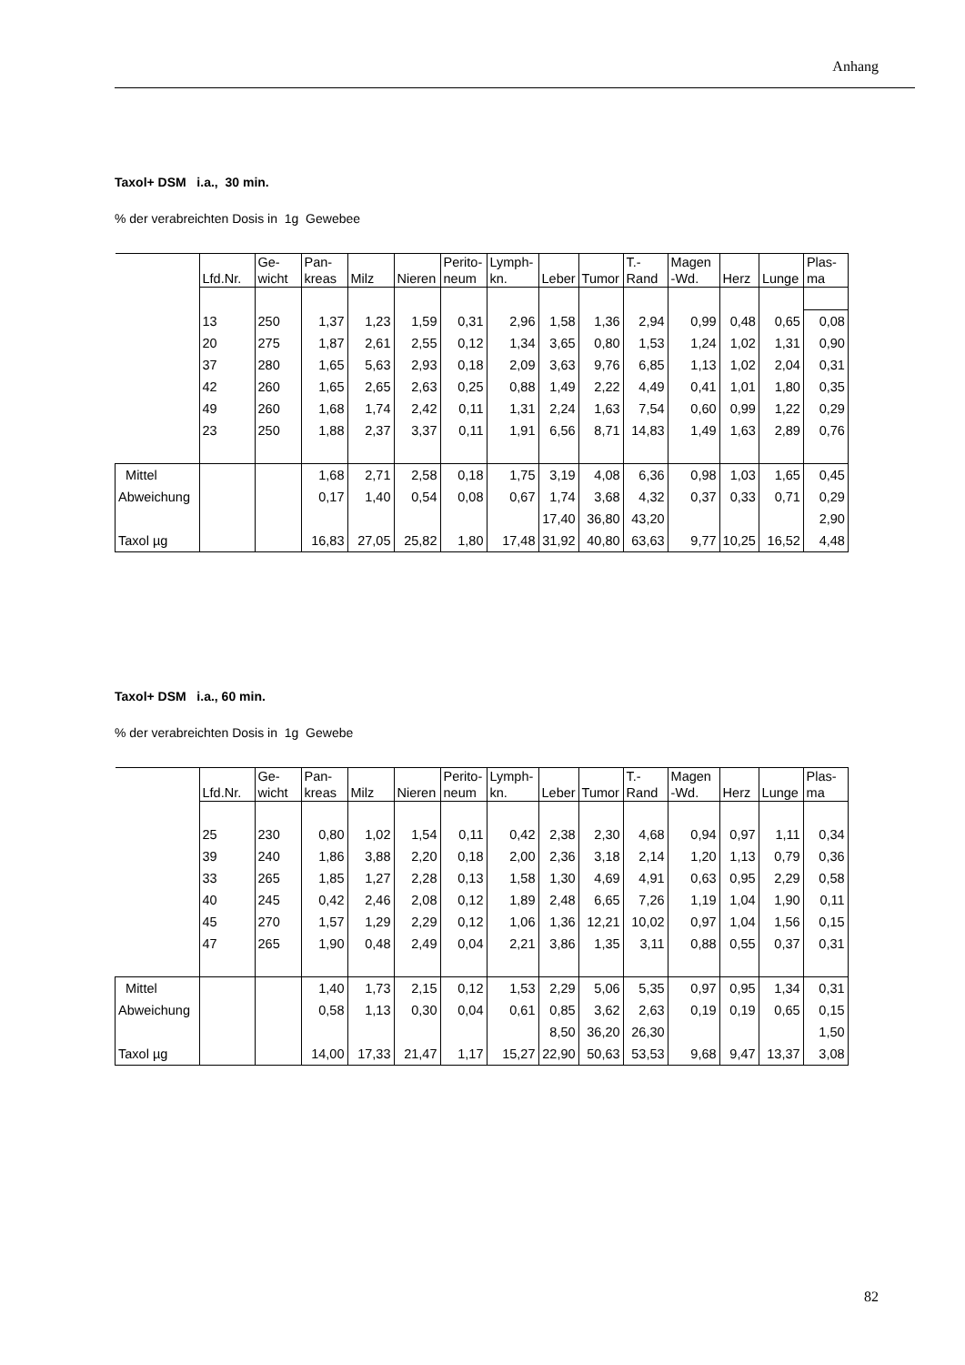Anhang
Taxol+ DSM i.a., 30 min.
% der verabreichten Dosis in 1g Gewebee
| | Lfd.Nr. | Ge- wicht | Pan- kreas | Milz | Nieren | Perito- neum | Lymph- kn. | Leber | Tumor | T.- Rand | Magen -Wd. | Herz | Lunge | Plas- ma |
| --- | --- | --- | --- | --- | --- | --- | --- | --- | --- | --- | --- | --- | --- | --- |
| | 13 | 250 | 1,37 | 1,23 | 1,59 | 0,31 | 2,96 | 1,58 | 1,36 | 2,94 | 0,99 | 0,48 | 0,65 | 0,08 |
| | 20 | 275 | 1,87 | 2,61 | 2,55 | 0,12 | 1,34 | 3,65 | 0,80 | 1,53 | 1,24 | 1,02 | 1,31 | 0,90 |
| | 37 | 280 | 1,65 | 5,63 | 2,93 | 0,18 | 2,09 | 3,63 | 9,76 | 6,85 | 1,13 | 1,02 | 2,04 | 0,31 |
| | 42 | 260 | 1,65 | 2,65 | 2,63 | 0,25 | 0,88 | 1,49 | 2,22 | 4,49 | 0,41 | 1,01 | 1,80 | 0,35 |
| | 49 | 260 | 1,68 | 1,74 | 2,42 | 0,11 | 1,31 | 2,24 | 1,63 | 7,54 | 0,60 | 0,99 | 1,22 | 0,29 |
| | 23 | 250 | 1,88 | 2,37 | 3,37 | 0,11 | 1,91 | 6,56 | 8,71 | 14,83 | 1,49 | 1,63 | 2,89 | 0,76 |
| Mittel | | | 1,68 | 2,71 | 2,58 | 0,18 | 1,75 | 3,19 | 4,08 | 6,36 | 0,98 | 1,03 | 1,65 | 0,45 |
| Abweichung | | | 0,17 | 1,40 | 0,54 | 0,08 | 0,67 | 1,74 | 3,68 | 4,32 | 0,37 | 0,33 | 0,71 | 0,29 |
| | | | | | | | | 17,40 | 36,80 | 43,20 | | | | 2,90 |
| Taxol µg | | | 16,83 | 27,05 | 25,82 | 1,80 | 17,48 | 31,92 | 40,80 | 63,63 | 9,77 | 10,25 | 16,52 | 4,48 |
Taxol+ DSM i.a., 60 min.
% der verabreichten Dosis in 1g Gewebe
| | Lfd.Nr. | Ge- wicht | Pan- kreas | Milz | Nieren | Perito- neum | Lymph- kn. | Leber | Tumor | T.- Rand | Magen -Wd. | Herz | Lunge | Plas- ma |
| --- | --- | --- | --- | --- | --- | --- | --- | --- | --- | --- | --- | --- | --- | --- |
| | 25 | 230 | 0,80 | 1,02 | 1,54 | 0,11 | 0,42 | 2,38 | 2,30 | 4,68 | 0,94 | 0,97 | 1,11 | 0,34 |
| | 39 | 240 | 1,86 | 3,88 | 2,20 | 0,18 | 2,00 | 2,36 | 3,18 | 2,14 | 1,20 | 1,13 | 0,79 | 0,36 |
| | 33 | 265 | 1,85 | 1,27 | 2,28 | 0,13 | 1,58 | 1,30 | 4,69 | 4,91 | 0,63 | 0,95 | 2,29 | 0,58 |
| | 40 | 245 | 0,42 | 2,46 | 2,08 | 0,12 | 1,89 | 2,48 | 6,65 | 7,26 | 1,19 | 1,04 | 1,90 | 0,11 |
| | 45 | 270 | 1,57 | 1,29 | 2,29 | 0,12 | 1,06 | 1,36 | 12,21 | 10,02 | 0,97 | 1,04 | 1,56 | 0,15 |
| | 47 | 265 | 1,90 | 0,48 | 2,49 | 0,04 | 2,21 | 3,86 | 1,35 | 3,11 | 0,88 | 0,55 | 0,37 | 0,31 |
| Mittel | | | 1,40 | 1,73 | 2,15 | 0,12 | 1,53 | 2,29 | 5,06 | 5,35 | 0,97 | 0,95 | 1,34 | 0,31 |
| Abweichung | | | 0,58 | 1,13 | 0,30 | 0,04 | 0,61 | 0,85 | 3,62 | 2,63 | 0,19 | 0,19 | 0,65 | 0,15 |
| | | | | | | | | 8,50 | 36,20 | 26,30 | | | | 1,50 |
| Taxol µg | | | 14,00 | 17,33 | 21,47 | 1,17 | 15,27 | 22,90 | 50,63 | 53,53 | 9,68 | 9,47 | 13,37 | 3,08 |
82